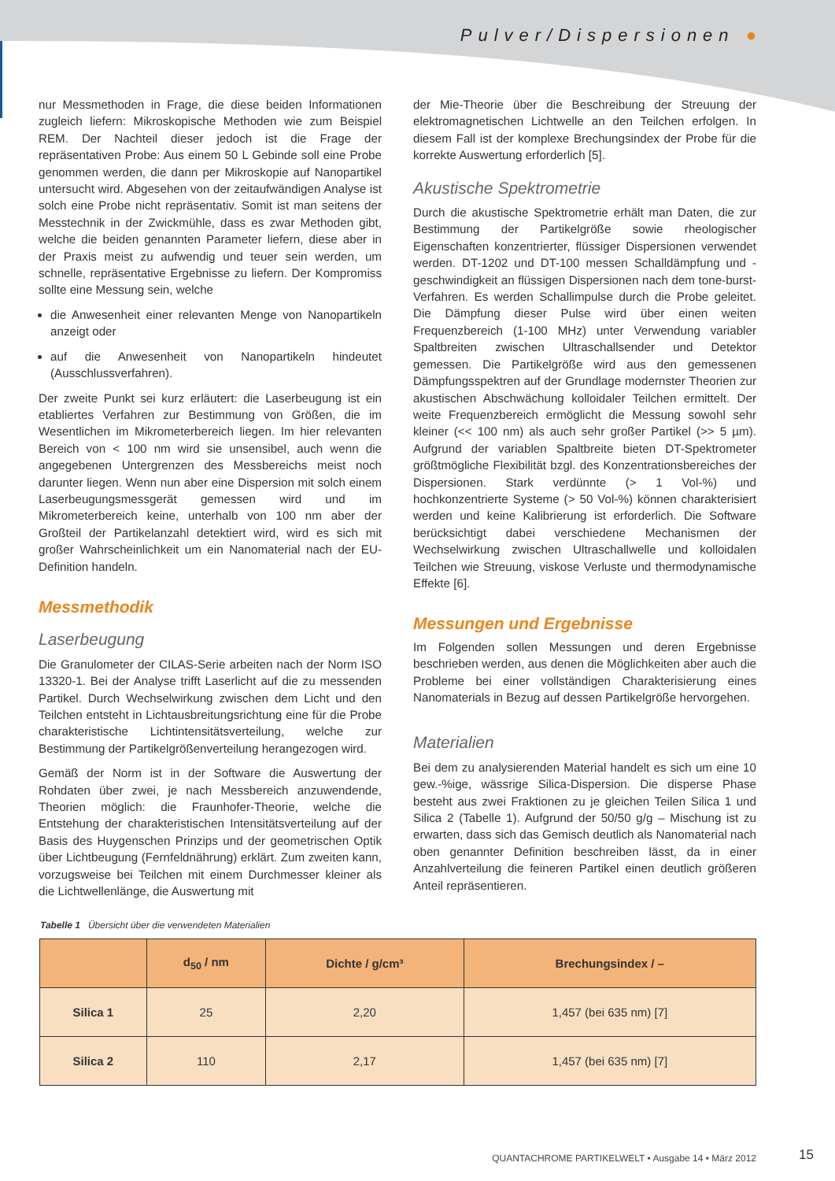Pulver/Dispersionen ●
nur Messmethoden in Frage, die diese beiden Informationen zugleich liefern: Mikroskopische Methoden wie zum Beispiel REM. Der Nachteil dieser jedoch ist die Frage der repräsentativen Probe: Aus einem 50 L Gebinde soll eine Probe genommen werden, die dann per Mikroskopie auf Nanopartikel untersucht wird. Abgesehen von der zeitaufwändigen Analyse ist solch eine Probe nicht repräsentativ. Somit ist man seitens der Messtechnik in der Zwickmühle, dass es zwar Methoden gibt, welche die beiden genannten Parameter liefern, diese aber in der Praxis meist zu aufwendig und teuer sein werden, um schnelle, repräsentative Ergebnisse zu liefern. Der Kompromiss sollte eine Messung sein, welche
die Anwesenheit einer relevanten Menge von Nanopartikeln anzeigt oder
auf die Anwesenheit von Nanopartikeln hindeutet (Ausschlussverfahren).
Der zweite Punkt sei kurz erläutert: die Laserbeugung ist ein etabliertes Verfahren zur Bestimmung von Größen, die im Wesentlichen im Mikrometerbereich liegen. Im hier relevanten Bereich von < 100 nm wird sie unsensibel, auch wenn die angegebenen Untergrenzen des Messbereichs meist noch darunter liegen. Wenn nun aber eine Dispersion mit solch einem Laserbeugungsmessgerät gemessen wird und im Mikrometerbereich keine, unterhalb von 100 nm aber der Großteil der Partikelanzahl detektiert wird, wird es sich mit großer Wahrscheinlichkeit um ein Nanomaterial nach der EU-Definition handeln.
Messmethodik
Laserbeugung
Die Granulometer der CILAS-Serie arbeiten nach der Norm ISO 13320-1. Bei der Analyse trifft Laserlicht auf die zu messenden Partikel. Durch Wechselwirkung zwischen dem Licht und den Teilchen entsteht in Lichtausbreitungsrichtung eine für die Probe charakteristische Lichtintensitätsverteilung, welche zur Bestimmung der Partikelgrößenverteilung herangezogen wird.
Gemäß der Norm ist in der Software die Auswertung der Rohdaten über zwei, je nach Messbereich anzuwendende, Theorien möglich: die Fraunhofer-Theorie, welche die Entstehung der charakteristischen Intensitätsverteilung auf der Basis des Huygenschen Prinzips und der geometrischen Optik über Lichtbeugung (Fernfeldnährung) erklärt. Zum zweiten kann, vorzugsweise bei Teilchen mit einem Durchmesser kleiner als die Lichtwellenlänge, die Auswertung mit
der Mie-Theorie über die Beschreibung der Streuung der elektromagnetischen Lichtwelle an den Teilchen erfolgen. In diesem Fall ist der komplexe Brechungsindex der Probe für die korrekte Auswertung erforderlich [5].
Akustische Spektrometrie
Durch die akustische Spektrometrie erhält man Daten, die zur Bestimmung der Partikelgröße sowie rheologischer Eigenschaften konzentrierter, flüssiger Dispersionen verwendet werden. DT-1202 und DT-100 messen Schalldämpfung und -geschwindigkeit an flüssigen Dispersionen nach dem tone-burst-Verfahren. Es werden Schallimpulse durch die Probe geleitet. Die Dämpfung dieser Pulse wird über einen weiten Frequenzbereich (1-100 MHz) unter Verwendung variabler Spaltbreiten zwischen Ultraschallsender und Detektor gemessen. Die Partikelgröße wird aus den gemessenen Dämpfungsspektren auf der Grundlage modernster Theorien zur akustischen Abschwächung kolloidaler Teilchen ermittelt. Der weite Frequenzbereich ermöglicht die Messung sowohl sehr kleiner (<< 100 nm) als auch sehr großer Partikel (>> 5 µm). Aufgrund der variablen Spaltbreite bieten DT-Spektrometer größtmögliche Flexibilität bzgl. des Konzentrationsbereiches der Dispersionen. Stark verdünnte (> 1 Vol-%) und hochkonzentrierte Systeme (> 50 Vol-%) können charakterisiert werden und keine Kalibrierung ist erforderlich. Die Software berücksichtigt dabei verschiedene Mechanismen der Wechselwirkung zwischen Ultraschallwelle und kolloidalen Teilchen wie Streuung, viskose Verluste und thermodynamische Effekte [6].
Messungen und Ergebnisse
Im Folgenden sollen Messungen und deren Ergebnisse beschrieben werden, aus denen die Möglichkeiten aber auch die Probleme bei einer vollständigen Charakterisierung eines Nanomaterials in Bezug auf dessen Partikelgröße hervorgehen.
Materialien
Bei dem zu analysierenden Material handelt es sich um eine 10 gew.-%ige, wässrige Silica-Dispersion. Die disperse Phase besteht aus zwei Fraktionen zu je gleichen Teilen Silica 1 und Silica 2 (Tabelle 1). Aufgrund der 50/50 g/g – Mischung ist zu erwarten, dass sich das Gemisch deutlich als Nanomaterial nach oben genannter Definition beschreiben lässt, da in einer Anzahlverteilung die feineren Partikel einen deutlich größeren Anteil repräsentieren.
Tabelle 1 Übersicht über die verwendeten Materialien
| | d<sub>50</sub> / nm | Dichte / g/cm³ | Brechungsindex / – |
| --- | --- | --- | --- |
| Silica 1 | 25 | 2,20 | 1,457 (bei 635 nm) [7] |
| Silica 2 | 110 | 2,17 | 1,457 (bei 635 nm) [7] |
QUANTACHROME PARTIKELWELT • Ausgabe 14 • März 2012
15